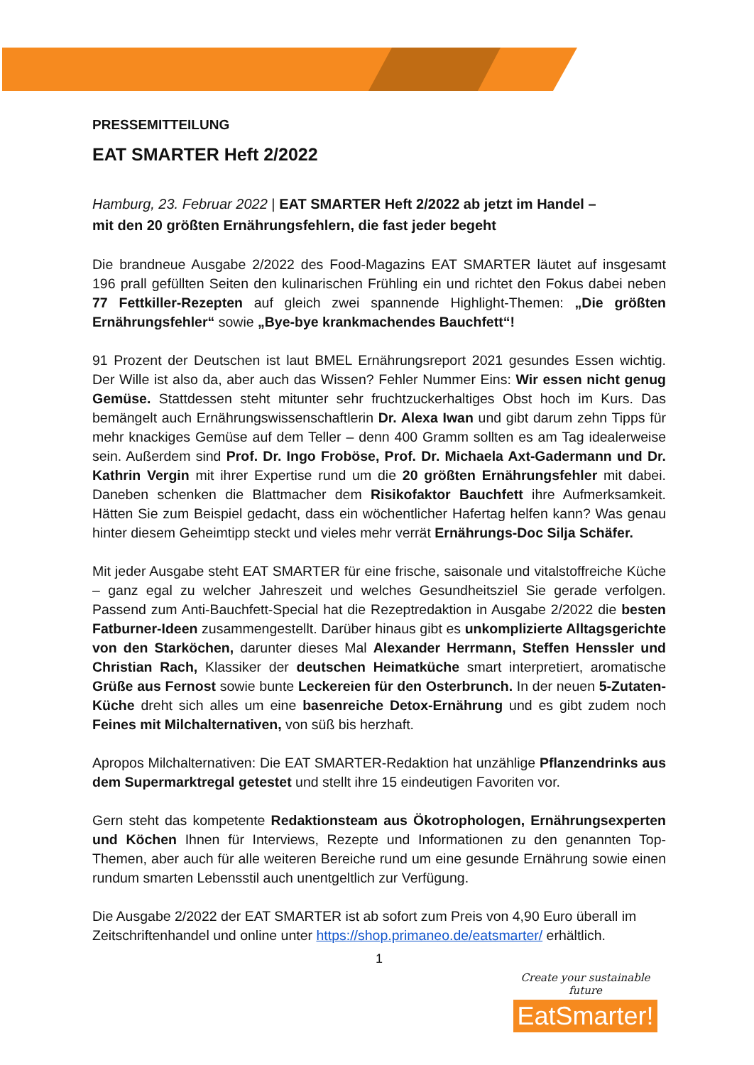PRESSEMITTEILUNG
EAT SMARTER Heft 2/2022
Hamburg, 23. Februar 2022 | EAT SMARTER Heft 2/2022 ab jetzt im Handel –
mit den 20 größten Ernährungsfehlern, die fast jeder begeht
Die brandneue Ausgabe 2/2022 des Food-Magazins EAT SMARTER läutet auf insgesamt 196 prall gefüllten Seiten den kulinarischen Frühling ein und richtet den Fokus dabei neben 77 Fettkiller-Rezepten auf gleich zwei spannende Highlight-Themen: „Die größten Ernährungsfehler“ sowie „Bye-bye krankmachendes Bauchfett“!
91 Prozent der Deutschen ist laut BMEL Ernährungsreport 2021 gesundes Essen wichtig. Der Wille ist also da, aber auch das Wissen? Fehler Nummer Eins: Wir essen nicht genug Gemüse. Stattdessen steht mitunter sehr fruchtzuckerhaltiges Obst hoch im Kurs. Das bemängelt auch Ernährungswissenschaftlerin Dr. Alexa Iwan und gibt darum zehn Tipps für mehr knackiges Gemüse auf dem Teller – denn 400 Gramm sollten es am Tag idealerweise sein. Außerdem sind Prof. Dr. Ingo Froböse, Prof. Dr. Michaela Axt-Gadermann und Dr. Kathrin Vergin mit ihrer Expertise rund um die 20 größten Ernährungsfehler mit dabei. Daneben schenken die Blattmacher dem Risikofaktor Bauchfett ihre Aufmerksamkeit. Hätten Sie zum Beispiel gedacht, dass ein wöchentlicher Hafertag helfen kann? Was genau hinter diesem Geheimtipp steckt und vieles mehr verrät Ernährungs-Doc Silja Schäfer.
Mit jeder Ausgabe steht EAT SMARTER für eine frische, saisonale und vitalstoffreiche Küche – ganz egal zu welcher Jahreszeit und welches Gesundheitsziel Sie gerade verfolgen. Passend zum Anti-Bauchfett-Special hat die Rezeptredaktion in Ausgabe 2/2022 die besten Fatburner-Ideen zusammengestellt. Darüber hinaus gibt es unkomplizierte Alltagsgerichte von den Starköchen, darunter dieses Mal Alexander Herrmann, Steffen Henssler und Christian Rach, Klassiker der deutschen Heimatküche smart interpretiert, aromatische Grüße aus Fernost sowie bunte Leckereien für den Osterbrunch. In der neuen 5-Zutaten-Küche dreht sich alles um eine basenreiche Detox-Ernährung und es gibt zudem noch Feines mit Milchalternativen, von süß bis herzhaft.
Apropos Milchalternativen: Die EAT SMARTER-Redaktion hat unzählige Pflanzendrinks aus dem Supermarktregal getestet und stellt ihre 15 eindeutigen Favoriten vor.
Gern steht das kompetente Redaktionsteam aus Ökotrophologen, Ernährungsexperten und Köchen Ihnen für Interviews, Rezepte und Informationen zu den genannten Top-Themen, aber auch für alle weiteren Bereiche rund um eine gesunde Ernährung sowie einen rundum smarten Lebensstil auch unentgeltlich zur Verfügung.
Die Ausgabe 2/2022 der EAT SMARTER ist ab sofort zum Preis von 4,90 Euro überall im Zeitschriftenhandel und online unter https://shop.primaneo.de/eatsmarter/ erhältlich.
1
Create your sustainable future
EatSmarter!